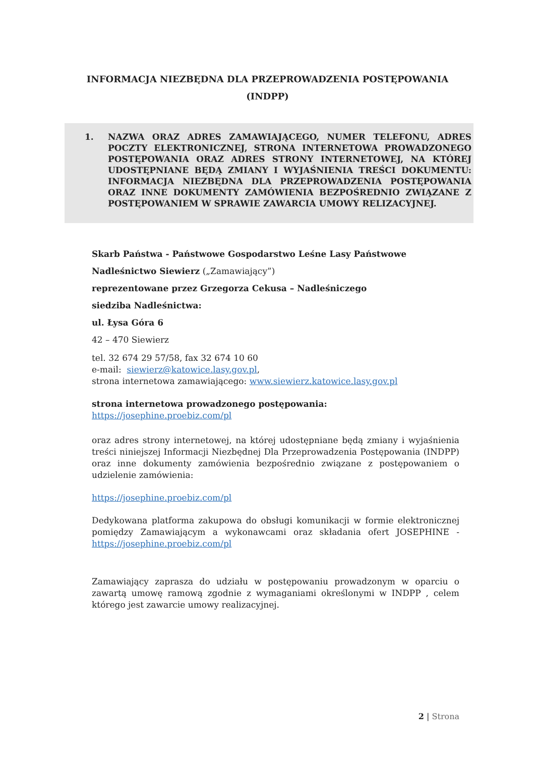INFORMACJA NIEZBĘDNA DLA PRZEPROWADZENIA POSTĘPOWANIA
(INDPP)
1. NAZWA ORAZ ADRES ZAMAWIAJĄCEGO, NUMER TELEFONU, ADRES POCZTY ELEKTRONICZNEJ, STRONA INTERNETOWA PROWADZONEGO POSTĘPOWANIA ORAZ ADRES STRONY INTERNETOWEJ, NA KTÓREJ UDOSTĘPNIANE BĘDĄ ZMIANY I WYJAŚNIENIA TREŚCI DOKUMENTU: INFORMACJA NIEZBĘDNA DLA PRZEPROWADZENIA POSTĘPOWANIA ORAZ INNE DOKUMENTY ZAMÓWIENIA BEZPOŚREDNIO ZWIĄZANE Z POSTĘPOWANIEM W SPRAWIE ZAWARCIA UMOWY RELIZACYJNEJ.
Skarb Państwa - Państwowe Gospodarstwo Leśne Lasy Państwowe
Nadleśnictwo Siewierz („Zamawiający”)
reprezentowane przez Grzegorza Cekusa – Nadleśniczego
siedziba Nadleśnictwa:
ul. Łysa Góra 6
42 – 470 Siewierz
tel. 32 674 29 57/58, fax 32 674 10 60
e-mail: siewierz@katowice.lasy.gov.pl,
strona internetowa zamawiającego: www.siewierz.katowice.lasy.gov.pl
strona internetowa prowadzonego postępowania:
https://josephine.proebiz.com/pl
oraz adres strony internetowej, na której udostępniane będą zmiany i wyjaśnienia treści niniejszej Informacji Niezbędnej Dla Przeprowadzenia Postępowania (INDPP) oraz inne dokumenty zamówienia bezpośrednio związane z postępowaniem o udzielenie zamówienia:
https://josephine.proebiz.com/pl
Dedykowana platforma zakupowa do obsługi komunikacji w formie elektronicznej pomiędzy Zamawiającym a wykonawcami oraz składania ofert JOSEPHINE - https://josephine.proebiz.com/pl
Zamawiający zaprasza do udziału w postępowaniu prowadzonym w oparciu o zawartą umowę ramową zgodnie z wymaganiami określonymi w INDPP , celem którego jest zawarcie umowy realizacyjnej.
2 | Strona